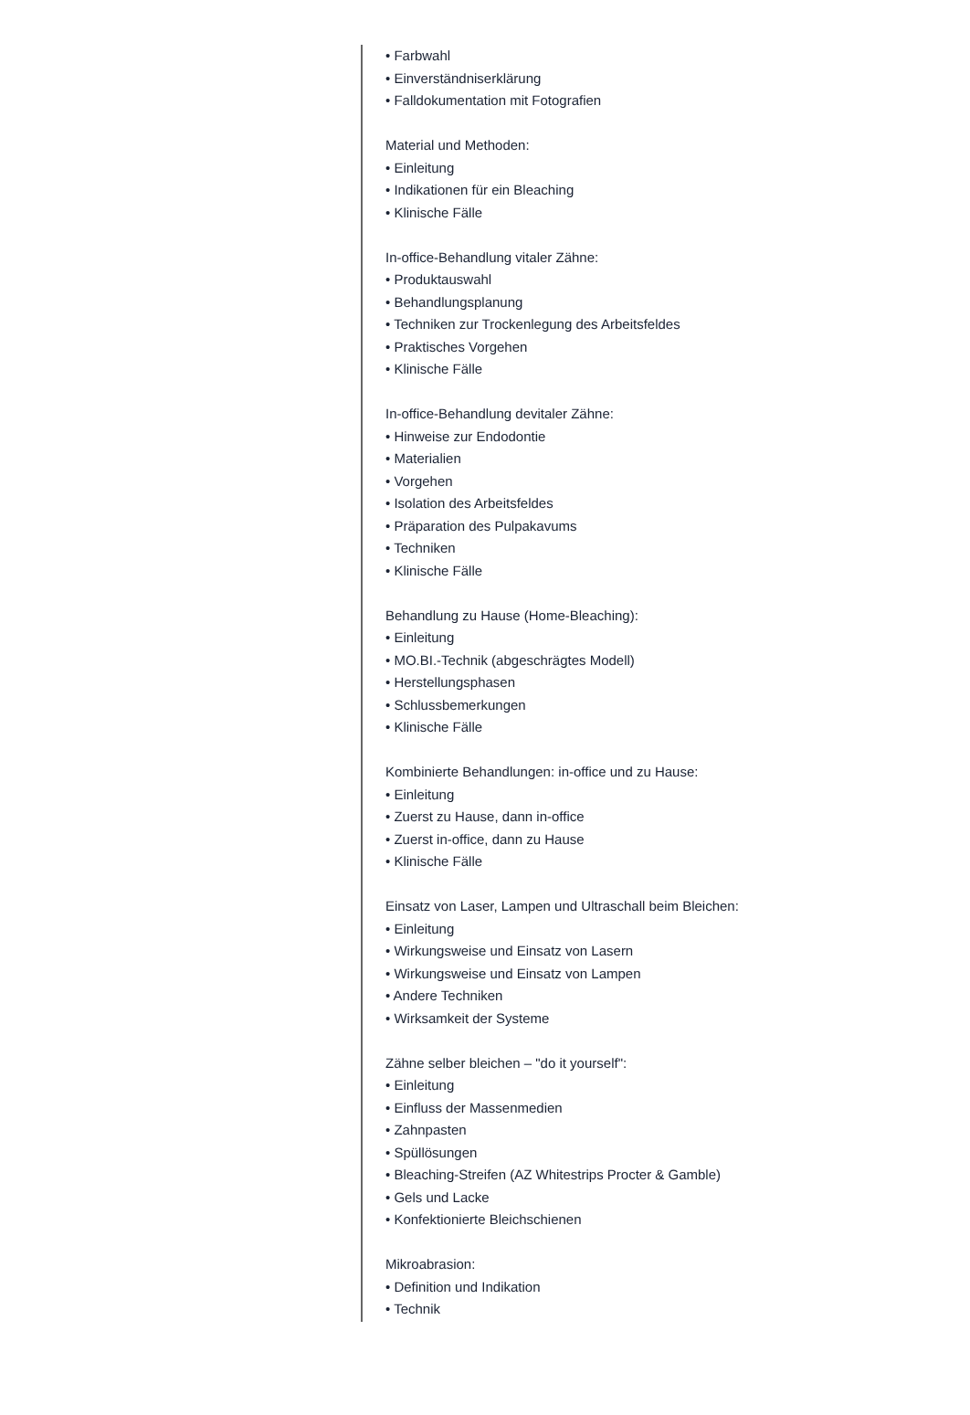• Farbwahl
• Einverständniserklärung
• Falldokumentation mit Fotografien
Material und Methoden:
• Einleitung
• Indikationen für ein Bleaching
• Klinische Fälle
In-office-Behandlung vitaler Zähne:
• Produktauswahl
• Behandlungsplanung
• Techniken zur Trockenlegung des Arbeitsfeldes
• Praktisches Vorgehen
• Klinische Fälle
In-office-Behandlung devitaler Zähne:
• Hinweise zur Endodontie
• Materialien
• Vorgehen
• Isolation des Arbeitsfeldes
• Präparation des Pulpakavums
• Techniken
• Klinische Fälle
Behandlung zu Hause (Home-Bleaching):
• Einleitung
• MO.BI.-Technik (abgeschrägtes Modell)
• Herstellungsphasen
• Schlussbemerkungen
• Klinische Fälle
Kombinierte Behandlungen: in-office und zu Hause:
• Einleitung
• Zuerst zu Hause, dann in-office
• Zuerst in-office, dann zu Hause
• Klinische Fälle
Einsatz von Laser, Lampen und Ultraschall beim Bleichen:
• Einleitung
• Wirkungsweise und Einsatz von Lasern
• Wirkungsweise und Einsatz von Lampen
• Andere Techniken
• Wirksamkeit der Systeme
Zähne selber bleichen – "do it yourself":
• Einleitung
• Einfluss der Massenmedien
• Zahnpasten
• Spüllösungen
• Bleaching-Streifen (AZ Whitestrips Procter & Gamble)
• Gels und Lacke
• Konfektionierte Bleichschienen
Mikroabrasion:
• Definition und Indikation
• Technik